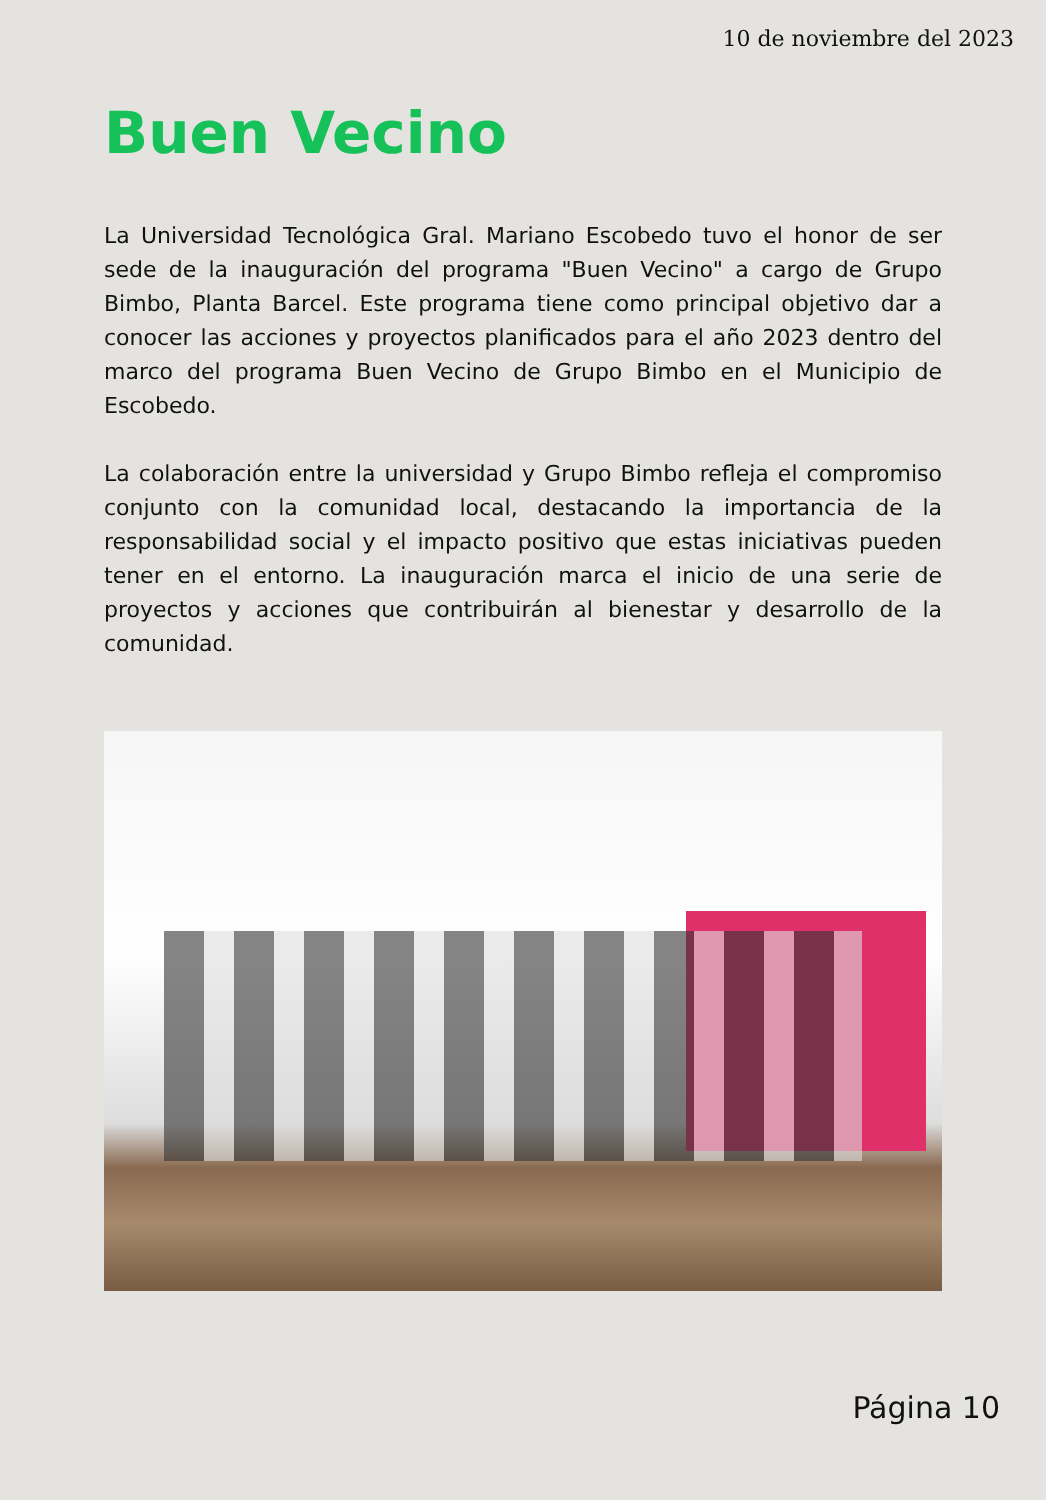10 de noviembre del 2023
Buen Vecino
La Universidad Tecnológica Gral. Mariano Escobedo tuvo el honor de ser sede de la inauguración del programa "Buen Vecino" a cargo de Grupo Bimbo, Planta Barcel. Este programa tiene como principal objetivo dar a conocer las acciones y proyectos planificados para el año 2023 dentro del marco del programa Buen Vecino de Grupo Bimbo en el Municipio de Escobedo.
La colaboración entre la universidad y Grupo Bimbo refleja el compromiso conjunto con la comunidad local, destacando la importancia de la responsabilidad social y el impacto positivo que estas iniciativas pueden tener en el entorno. La inauguración marca el inicio de una serie de proyectos y acciones que contribuirán al bienestar y desarrollo de la comunidad.
Página 10